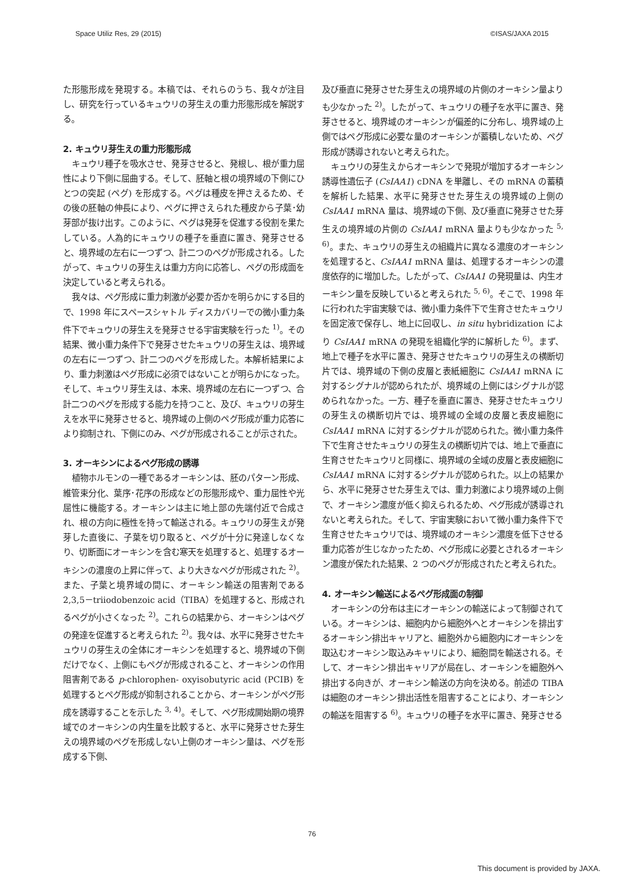Space Utiliz Res, 29 (2015) ©ISAS/JAXA 2015
た形態形成を発現する。本稿では、それらのうち、我々が注目し、研究を行っているキュウリの芽生えの重力形態形成を解説する。
2. キュウリ芽生えの重力形態形成
キュウリ種子を吸水させ、発芽させると、発根し、根が重力屈性により下側に屈曲する。そして、胚軸と根の境界域の下側にひとつの突起 (ペグ) を形成する。ペグは種皮を押さえるため、その後の胚軸の伸長により、ペグに押さえられた種皮から子葉･幼芽部が抜け出す。このように、ペグは発芽を促進する役割を果たしている。人為的にキュウリの種子を垂直に置き、発芽させると、境界域の左右に一つずつ、計二つのペグが形成される。したがって、キュウリの芽生えは重力方向に応答し、ペグの形成面を決定していると考えられる。
我々は、ペグ形成に重力刺激が必要か否かを明らかにする目的で、1998 年にスペースシャトル ディスカバリーでの微小重力条件下でキュウリの芽生えを発芽させる宇宙実験を行った <sup>1)</sup>。その結果、微小重力条件下で発芽させたキュウリの芽生えは、境界域の左右に一つずつ、計二つのペグを形成した。本解析結果により、重力刺激はペグ形成に必須ではないことが明らかになった。そして、キュウリ芽生えは、本来、境界域の左右に一つずつ、合計二つのペグを形成する能力を持つこと、及び、キュウリの芽生えを水平に発芽させると、境界域の上側のペグ形成が重力応答により抑制され、下側にのみ、ペグが形成されることが示された。
3. オーキシンによるペグ形成の誘導
植物ホルモンの一種であるオーキシンは、胚のパターン形成、維管束分化、葉序･花序の形成などの形態形成や、重力屈性や光屈性に機能する。オーキシンは主に地上部の先端付近で合成され、根の方向に極性を持って輸送される。キュウリの芽生えが発芽した直後に、子葉を切り取ると、ペグが十分に発達しなくなり、切断面にオーキシンを含む寒天を処理すると、処理するオーキシンの濃度の上昇に伴って、より大きなペグが形成された <sup>2)</sup>。また、子葉と境界域の間に、オーキシン輸送の阻害剤である 2,3,5－triiodobenzoic acid（TIBA）を処理すると、形成されるペグが小さくなった <sup>2)</sup>。これらの結果から、オーキシンはペグの発達を促進すると考えられた <sup>2)</sup>。我々は、水平に発芽させたキュウリの芽生えの全体にオーキシンを処理すると、境界域の下側だけでなく、上側にもペグが形成されること、オーキシンの作用阻害剤である p-chlorophen- oxyisobutyric acid (PCIB) を処理するとペグ形成が抑制されることから、オーキシンがペグ形成を誘導することを示した <sup>3, 4)</sup>。そして、ペグ形成開始期の境界域でのオーキシンの内生量を比較すると、水平に発芽させた芽生えの境界域のペグを形成しない上側のオーキシン量は、ペグを形成する下側、
及び垂直に発芽させた芽生えの境界域の片側のオーキシン量よりも少なかった <sup>2)</sup>。したがって、キュウリの種子を水平に置き、発芽させると、境界域のオーキシンが偏差的に分布し、境界域の上側ではペグ形成に必要な量のオーキシンが蓄積しないため、ペグ形成が誘導されないと考えられた。
キュウリの芽生えからオーキシンで発現が増加するオーキシン誘導性遺伝子 (CsIAA1) cDNA を単離し、その mRNA の蓄積を解析した結果、水平に発芽させた芽生えの境界域の上側の CsIAA1 mRNA 量は、境界域の下側、及び垂直に発芽させた芽生えの境界域の片側の CsIAA1 mRNA 量よりも少なかった <sup>5, 6)</sup>。また、キュウリの芽生えの組織片に異なる濃度のオーキシンを処理すると、CsIAA1 mRNA 量は、処理するオーキシンの濃度依存的に増加した。したがって、CsIAA1 の発現量は、内生オーキシン量を反映していると考えられた <sup>5, 6)</sup>。そこで、1998 年に行われた宇宙実験では、微小重力条件下で生育させたキュウリを固定液で保存し、地上に回収し、in situ hybridization により CsIAA1 mRNA の発現を組織化学的に解析した <sup>6)</sup>。まず、地上で種子を水平に置き、発芽させたキュウリの芽生えの横断切片では、境界域の下側の皮層と表紙細胞に CsIAA1 mRNA に対するシグナルが認められたが、境界域の上側にはシグナルが認められなかった。一方、種子を垂直に置き、発芽させたキュウリの芽生えの横断切片では、境界域の全域の皮層と表皮細胞に CsIAA1 mRNA に対するシグナルが認められた。微小重力条件下で生育させたキュウリの芽生えの横断切片では、地上で垂直に生育させたキュウリと同様に、境界域の全域の皮層と表皮細胞に CsIAA1 mRNA に対するシグナルが認められた。以上の結果から、水平に発芽させた芽生えでは、重力刺激により境界域の上側で、オーキシン濃度が低く抑えられるため、ペグ形成が誘導されないと考えられた。そして、宇宙実験において微小重力条件下で生育させたキュウリでは、境界域のオーキシン濃度を低下させる重力応答が生じなかったため、ペグ形成に必要とされるオーキシン濃度が保たれた結果、2 つのペグが形成されたと考えられた。
4. オーキシン輸送によるペグ形成面の制御
オーキシンの分布は主にオーキシンの輸送によって制御されている。オーキシンは、細胞内から細胞外へとオーキシンを排出するオーキシン排出キャリアと、細胞外から細胞内にオーキシンを取込むオーキシン取込みキャリにより、細胞間を輸送される。そして、オーキシン排出キャリアが局在し、オーキシンを細胞外へ排出する向きが、オーキシン輸送の方向を決める。前述の TIBA は細胞のオーキシン排出活性を阻害することにより、オーキシンの輸送を阻害する <sup>6)</sup>。キュウリの種子を水平に置き、発芽させる
76
This document is provided by JAXA.